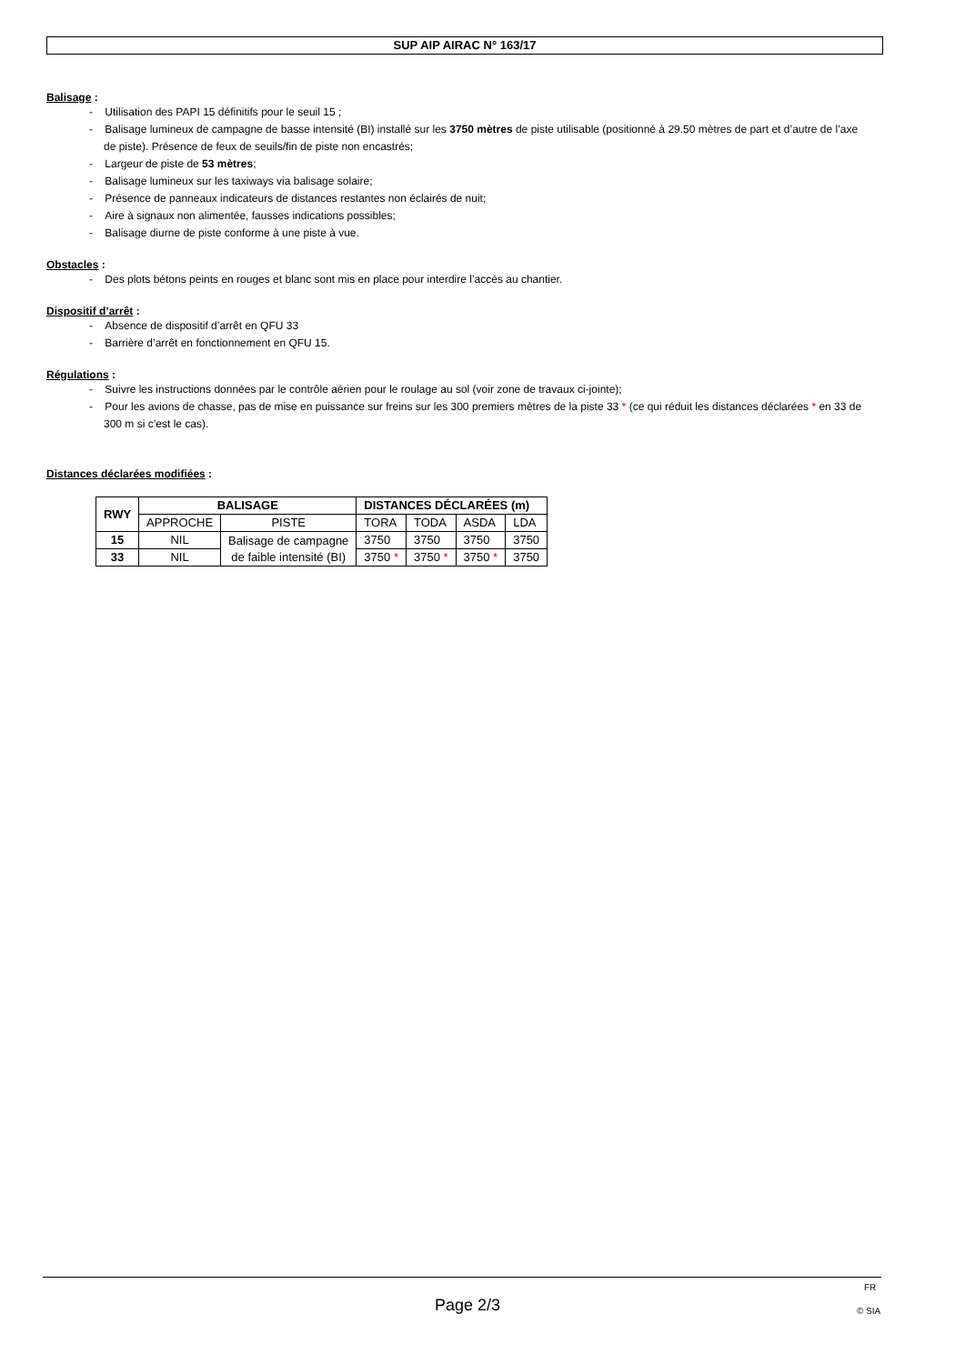SUP AIP AIRAC N° 163/17
Balisage :
- Utilisation des PAPI 15 définitifs pour le seuil 15 ;
- Balisage lumineux de campagne de basse intensité (BI) installé sur les 3750 mètres de piste utilisable (positionné à 29.50 mètres de part et d’autre de l’axe de piste). Présence de feux de seuils/fin de piste non encastrés;
- Largeur de piste de 53 mètres;
- Balisage lumineux sur les taxiways via balisage solaire;
- Présence de panneaux indicateurs de distances restantes non éclairés de nuit;
- Aire à signaux non alimentée, fausses indications possibles;
- Balisage diurne de piste conforme à une piste à vue.
Obstacles :
- Des plots bétons peints en rouges et blanc sont mis en place pour interdire l’accès au chantier.
Dispositif d’arrêt :
- Absence de dispositif d’arrêt en QFU 33
- Barrière d’arrêt en fonctionnement en QFU 15.
Régulations :
- Suivre les instructions données par le contrôle aérien pour le roulage au sol (voir zone de travaux ci-jointe);
- Pour les avions de chasse, pas de mise en puissance sur freins sur les 300 premiers mètres de la piste 33 * (ce qui réduit les distances déclarées * en 33 de 300 m si c’est le cas).
Distances déclarées modifiées :
| RWY | BALISAGE | | DISTANCES DÉCLARÉES (m) | | | |
| --- | --- | --- | --- | --- | --- | --- |
| | APPROCHE | PISTE | TORA | TODA | ASDA | LDA |
| 15 | NIL | Balisage de campagne de faible intensité (BI) | 3750 | 3750 | 3750 | 3750 |
| 33 | NIL | | 3750 * | 3750 * | 3750 * | 3750 |
FR
Page 2/3 © SIA